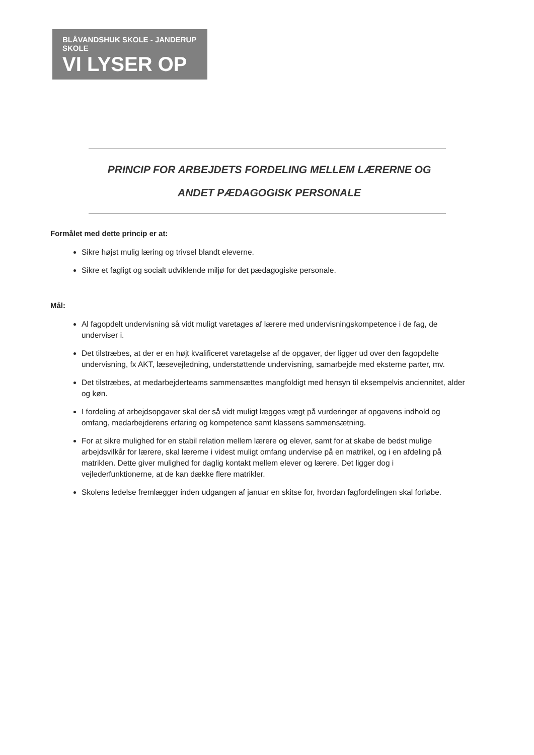BLÅVANDSHUK SKOLE - JANDERUP SKOLE
VI LYSER OP
PRINCIP FOR ARBEJDETS FORDELING MELLEM LÆRERNE OG
ANDET PÆDAGOGISK PERSONALE
Formålet med dette princip er at:
Sikre højst mulig læring og trivsel blandt eleverne.
Sikre et fagligt og socialt udviklende miljø for det pædagogiske personale.
Mål:
Al fagopdelt undervisning så vidt muligt varetages af lærere med undervisningskompetence i de fag, de underviser i.
Det tilstræbes, at der er en højt kvalificeret varetagelse af de opgaver, der ligger ud over den fagopdelte undervisning, fx AKT, læsevejledning, understøttende undervisning, samarbejde med eksterne parter, mv.
Det tilstræbes, at medarbejderteams sammensættes mangfoldigt med hensyn til eksempelvis anciennitet, alder og køn.
I fordeling af arbejdsopgaver skal der så vidt muligt lægges vægt på vurderinger af opgavens indhold og omfang, medarbejderens erfaring og kompetence samt klassens sammensætning.
For at sikre mulighed for en stabil relation mellem lærere og elever, samt for at skabe de bedst mulige arbejdsvilkår for lærere, skal lærerne i videst muligt omfang undervise på en matrikel, og i en afdeling på matriklen. Dette giver mulighed for daglig kontakt mellem elever og lærere. Det ligger dog i vejlederfunktionerne, at de kan dække flere matrikler.
Skolens ledelse fremlægger inden udgangen af januar en skitse for, hvordan fagfordelingen skal forløbe.